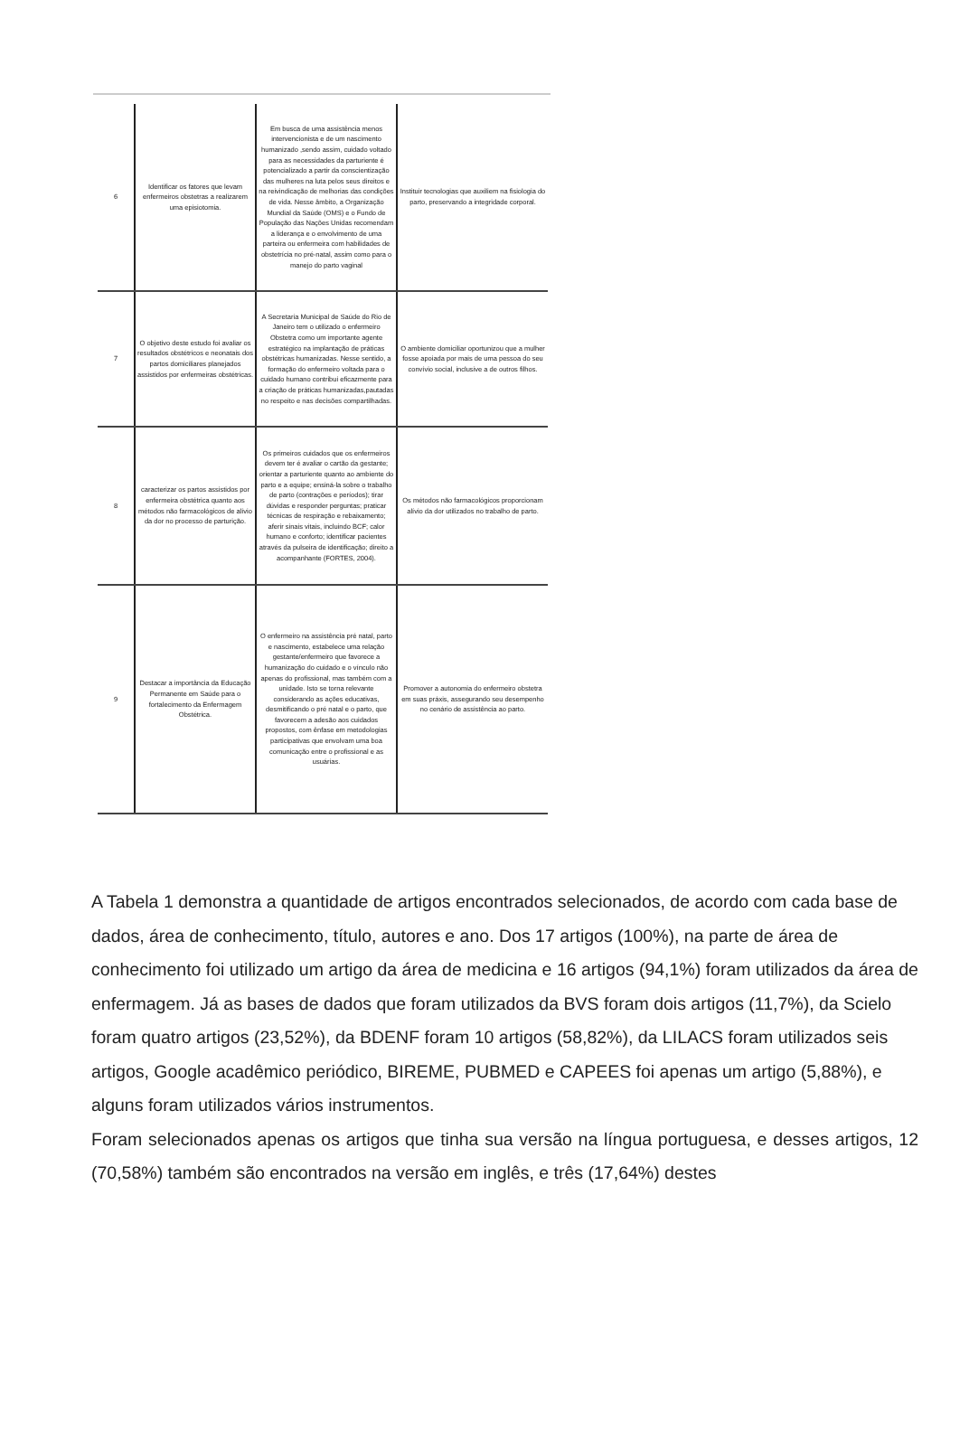| 6 | Identificar os fatores que levam enfermeiros obstetras a realizarem uma episiotomia. | Em busca de uma assistência menos intervencionista e de um nascimento humanizado ,sendo assim, cuidado voltado para as necessidades da parturiente é potencializado a partir da conscientização das mulheres na luta pelos seus direitos e na reivindicação de melhorias das condições de vida. Nesse âmbito, a Organização Mundial da Saúde (OMS) e o Fundo de População das Nações Unidas recomendam a liderança e o envolvimento de uma parteira ou enfermeira com habilidades de obstetrícia no pré-natal, assim como para o manejo do parto vaginal | Instituir tecnologias que auxiliem na fisiologia do parto, preservando a integridade corporal. |
| 7 | O objetivo deste estudo foi avaliar os resultados obstétricos e neonatais dos partos domiciliares planejados assistidos por enfermeiras obstétricas. | A Secretaria Municipal de Saúde do Rio de Janeiro tem o utilizado o enfermeiro Obstetra como um importante agente estratégico na implantação de práticas obstétricas humanizadas. Nesse sentido, a formação do enfermeiro voltada para o cuidado humano contribui eficazmente para a criação de práticas humanizadas,pautadas no respeito e nas decisões compartilhadas. | O ambiente domiciliar oportunizou que a mulher fosse apoiada por mais de uma pessoa do seu convívio social, inclusive a de outros filhos. |
| 8 | caracterizar os partos assistidos por enfermeira obstétrica quanto aos métodos não farmacológicos de alívio da dor no processo de parturição. | Os primeiros cuidados que os enfermeiros devem ter é avaliar o cartão da gestante; orientar a parturiente quanto ao ambiente do parto e a equipe; ensiná-la sobre o trabalho de parto (contrações e períodos); tirar dúvidas e responder perguntas; praticar técnicas de respiração e rebaixamento; aferir sinais vitais, incluindo BCF; calor humano e conforto; identificar pacientes através da pulseira de identificação; direito a acompanhante (FORTES, 2004). | Os métodos não farmacológicos proporcionam alívio da dor utilizados no trabalho de parto. |
| 9 | Destacar a importância da Educação Permanente em Saúde para o fortalecimento da Enfermagem Obstétrica. | O enfermeiro na assistência pré natal, parto e nascimento, estabelece uma relação gestante/enfermeiro que favorece a humanização do cuidado e o vínculo não apenas do profissional, mas também com a unidade. Isto se torna relevante considerando as ações educativas, desmitificando o pré natal e o parto, que favorecem a adesão aos cuidados propostos, com ênfase em metodologias participativas que envolvam uma boa comunicação entre o profissional e as usuárias. | Promover a autonomia do enfermeiro obstetra em suas práxis, assegurando seu desempenho no cenário de assistência ao parto. |
A Tabela 1 demonstra a quantidade de artigos encontrados selecionados, de acordo com cada base de dados, área de conhecimento, título, autores e ano. Dos 17 artigos (100%), na parte de área de conhecimento foi utilizado um artigo da área de medicina e 16 artigos (94,1%) foram utilizados da área de enfermagem. Já as bases de dados que foram utilizados da BVS foram dois artigos (11,7%), da Scielo foram quatro artigos (23,52%), da BDENF foram 10 artigos (58,82%), da LILACS foram utilizados seis artigos, Google acadêmico periódico, BIREME, PUBMED e CAPEES foi apenas um artigo (5,88%), e alguns foram utilizados vários instrumentos.
Foram selecionados apenas os artigos que tinha sua versão na língua portuguesa, e desses artigos, 12 (70,58%) também são encontrados na versão em inglês, e três (17,64%) destes